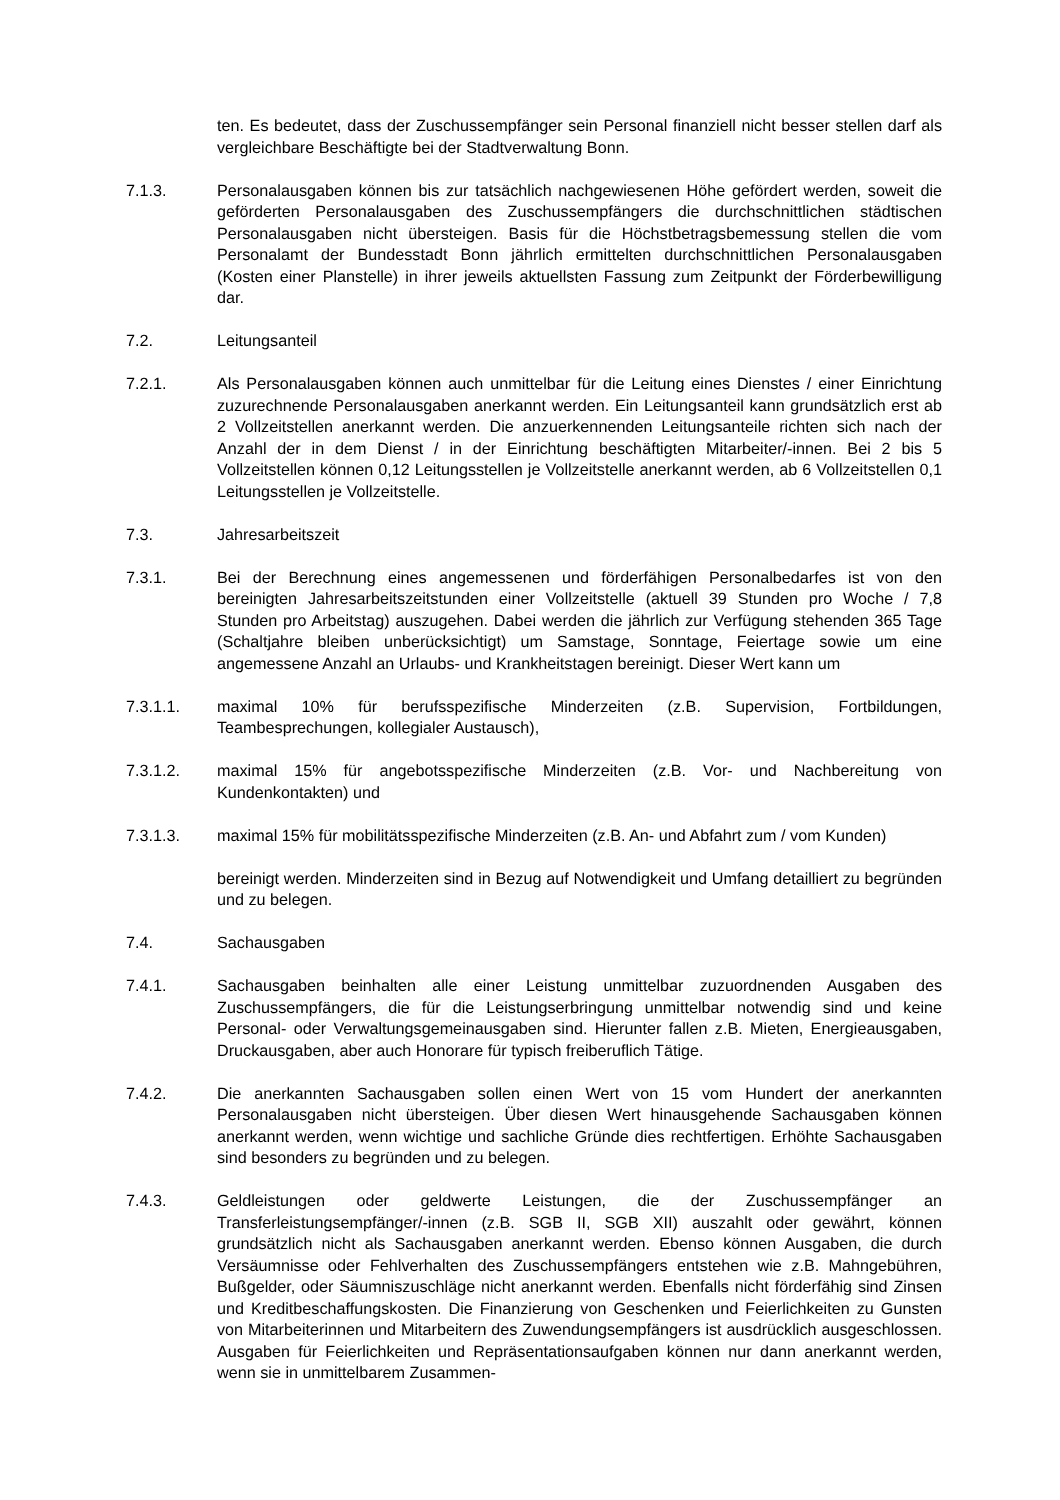ten. Es bedeutet, dass der Zuschussempfänger sein Personal finanziell nicht besser stellen darf als vergleichbare Beschäftigte bei der Stadtverwaltung Bonn.
7.1.3. Personalausgaben können bis zur tatsächlich nachgewiesenen Höhe gefördert werden, soweit die geförderten Personalausgaben des Zuschussempfängers die durchschnittlichen städtischen Personalausgaben nicht übersteigen. Basis für die Höchstbetragsbemessung stellen die vom Personalamt der Bundesstadt Bonn jährlich ermittelten durchschnittlichen Personalausgaben (Kosten einer Planstelle) in ihrer jeweils aktuellsten Fassung zum Zeitpunkt der Förderbewilligung dar.
7.2. Leitungsanteil
7.2.1. Als Personalausgaben können auch unmittelbar für die Leitung eines Dienstes / einer Einrichtung zuzurechnende Personalausgaben anerkannt werden. Ein Leitungsanteil kann grundsätzlich erst ab 2 Vollzeitstellen anerkannt werden. Die anzuerkennenden Leitungsanteile richten sich nach der Anzahl der in dem Dienst / in der Einrichtung beschäftigten Mitarbeiter/-innen. Bei 2 bis 5 Vollzeitstellen können 0,12 Leitungsstellen je Vollzeitstelle anerkannt werden, ab 6 Vollzeitstellen 0,1 Leitungsstellen je Vollzeitstelle.
7.3. Jahresarbeitszeit
7.3.1. Bei der Berechnung eines angemessenen und förderfähigen Personalbedarfes ist von den bereinigten Jahresarbeitszeitstunden einer Vollzeitstelle (aktuell 39 Stunden pro Woche / 7,8 Stunden pro Arbeitstag) auszugehen. Dabei werden die jährlich zur Verfügung stehenden 365 Tage (Schaltjahre bleiben unberücksichtigt) um Samstage, Sonntage, Feiertage sowie um eine angemessene Anzahl an Urlaubs- und Krankheitstagen bereinigt. Dieser Wert kann um
7.3.1.1. maximal 10% für berufsspezifische Minderzeiten (z.B. Supervision, Fortbildungen, Teambesprechungen, kollegialer Austausch),
7.3.1.2. maximal 15% für angebotsspezifische Minderzeiten (z.B. Vor- und Nachbereitung von Kundenkontakten) und
7.3.1.3. maximal 15% für mobilitätsspezifische Minderzeiten (z.B. An- und Abfahrt zum / vom Kunden)
bereinigt werden. Minderzeiten sind in Bezug auf Notwendigkeit und Umfang detailliert zu begründen und zu belegen.
7.4. Sachausgaben
7.4.1. Sachausgaben beinhalten alle einer Leistung unmittelbar zuzuordnenden Ausgaben des Zuschussempfängers, die für die Leistungserbringung unmittelbar notwendig sind und keine Personal- oder Verwaltungsgemeinausgaben sind. Hierunter fallen z.B. Mieten, Energieausgaben, Druckausgaben, aber auch Honorare für typisch freiberuflich Tätige.
7.4.2. Die anerkannten Sachausgaben sollen einen Wert von 15 vom Hundert der anerkannten Personalausgaben nicht übersteigen. Über diesen Wert hinausgehende Sachausgaben können anerkannt werden, wenn wichtige und sachliche Gründe dies rechtfertigen. Erhöhte Sachausgaben sind besonders zu begründen und zu belegen.
7.4.3. Geldleistungen oder geldwerte Leistungen, die der Zuschussempfänger an Transferleistungsempfänger/-innen (z.B. SGB II, SGB XII) auszahlt oder gewährt, können grundsätzlich nicht als Sachausgaben anerkannt werden. Ebenso können Ausgaben, die durch Versäumnisse oder Fehlverhalten des Zuschussempfängers entstehen wie z.B. Mahngebühren, Bußgelder, oder Säumniszuschläge nicht anerkannt werden. Ebenfalls nicht förderfähig sind Zinsen und Kreditbeschaffungskosten. Die Finanzierung von Geschenken und Feierlichkeiten zu Gunsten von Mitarbeiterinnen und Mitarbeitern des Zuwendungsempfängers ist ausdrücklich ausgeschlossen. Ausgaben für Feierlichkeiten und Repräsentationsaufgaben können nur dann anerkannt werden, wenn sie in unmittelbarem Zusammen-